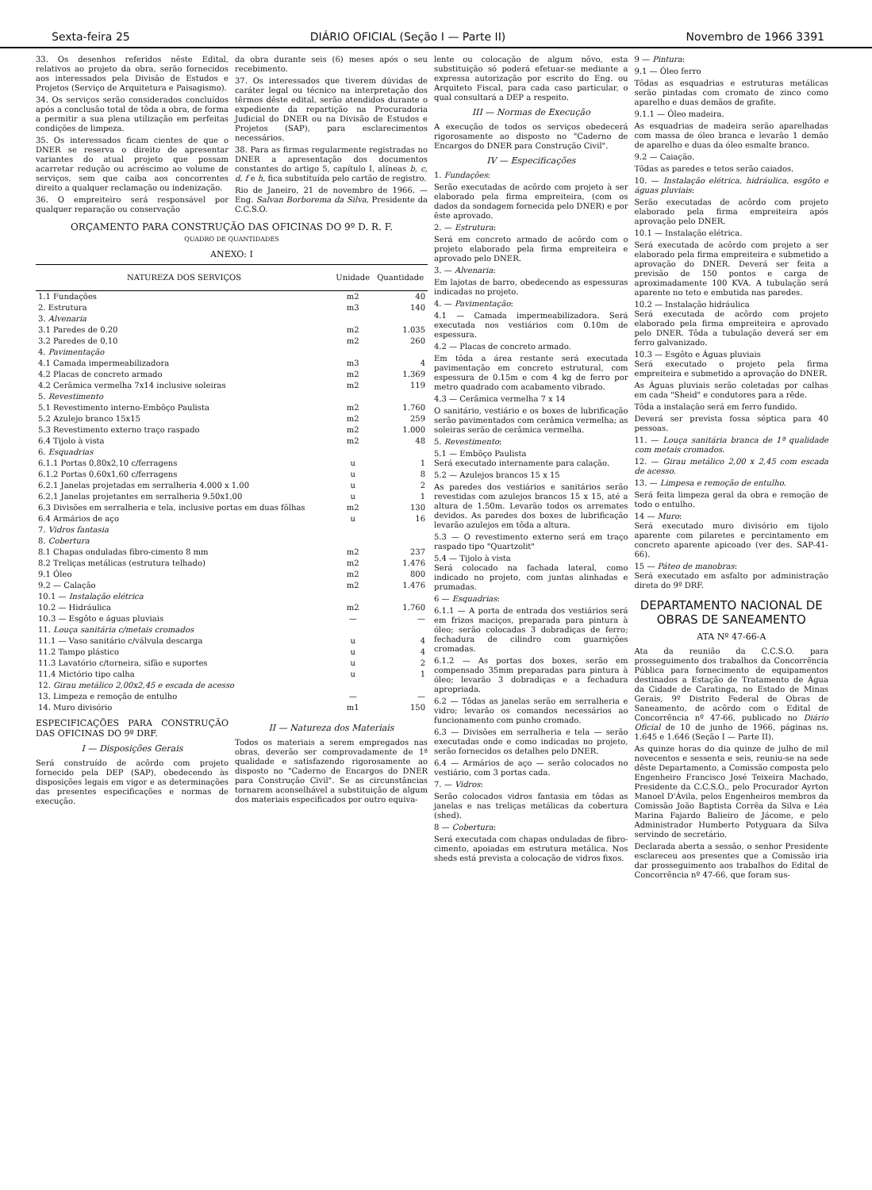Sexta-feira 25 DIÁRIO OFICIAL (Seção I — Parte II) Novembro de 1966 3391
33. Os desenhos referidos nêste Edital, relativos ao projeto da obra, serão fornecidos aos interessados pela Divisão de Estudos e Projetos (Serviço de Arquitetura e Paisagismo).
34. Os serviços serão considerados concluídos após a conclusão total de tôda a obra, de forma a permitir a sua plena utilização em perfeitas condições de limpeza.
35. Os interessados ficam cientes de que o DNER se reserva o direito de apresentar variantes do atual projeto que possam acarretar redução ou acréscimo ao volume de serviços, sem que caiba aos concorrentes direito a qualquer reclamação ou indenização.
36. O empreiteiro será responsável por qualquer reparação ou conservação
da obra durante seis (6) meses após o seu recebimento.
37. Os interessados que tiverem dúvidas de caráter legal ou técnico na interpretação dos têrmos dêste edital, serão atendidos durante o expediente da repartição na Procuradoria Judicial do DNER ou na Divisão de Estudos e Projetos (SAP), para esclarecimentos necessários.
38. Para as firmas regularmente registradas no DNER a apresentação dos documentos constantes do artigo 5, capítulo I, alíneas b, c, d, f e h, fica substituída pelo cartão de registro.
Rio de Janeiro, 21 de novembro de 1966. — Eng. Salvan Borborema da Silva, Presidente da C.C.S.O.
ORÇAMENTO PARA CONSTRUÇÃO DAS OFICINAS DO 9º D. R. F.
QUADRO DE QUANTIDADES
ANEXO: I
| NATUREZA DOS SERVIÇOS | Unidade | Quantidade |
| --- | --- | --- |
| 1.1 Fundações | m2 | 40 |
| 2. Estrutura | m3 | 140 |
| 3. Alvenaria | | |
| 3.1 Paredes de 0.20 | m2 | 1.035 |
| 3.2 Paredes de 0,10 | m2 | 260 |
| 4. Pavimentação | | |
| 4.1 Camada impermeabilizadora | m3 | 4 |
| 4.2 Placas de concreto armado | m2 | 1.369 |
| 4.2 Cerâmica vermelha 7x14 inclusive soleiras | m2 | 119 |
| 5. Revestimento | | |
| 5.1 Revestimento interno-Embôço Paulista | m2 | 1.760 |
| 5.2 Azulejo branco 15x15 | m2 | 259 |
| 5.3 Revestimento externo traço raspado | m2 | 1.000 |
| 6.4 Tijolo à vista | m2 | 48 |
| 6. Esquadrias | | |
| 6.1.1 Portas 0,80x2,10 c/ferragens | u | 1 |
| 6.1.2 Portas 0,60x1,60 c/ferragens | u | 8 |
| 6.2.1 Janelas projetadas em serralheria 4.000 x 1.00 | u | 2 |
| 6.2.1 Janelas projetantes em serralheria 9.50x1,00 | u | 1 |
| 6.3 Divisões em serralheria e tela, inclusive portas em duas fôlhas | m2 | 130 |
| 6.4 Armários de aço | u | 16 |
| 7. Vidros fantasia | | |
| 8. Cobertura | | |
| 8.1 Chapas onduladas fibro-cimento 8 mm | m2 | 237 |
| 8.2 Treliças metálicas (estrutura telhado) | m2 | 1.476 |
| 9.1 Óleo | m2 | 800 |
| 9.2 — Calação | m2 | 1.476 |
| 10.1 — Instalação elétrica | | |
| 10.2 — Hidráulica | m2 | 1.760 |
| 10.3 — Esgôto e águas pluviais | — | — |
| 11. Louça sanitária c/metais cromados | | |
| 11.1 — Vaso sanitário c/válvula descarga | u | 4 |
| 11.2 Tampo plástico | u | 4 |
| 11.3 Lavatório c/torneira, sifão e suportes | u | 2 |
| 11.4 Mictório tipo calha | u | 1 |
| 12. Girau metálico 2,00x2,45 e escada de acesso | | |
| 13. Limpeza e remoção de entulho | — | — |
| 14. Muro divisório | m1 | 150 |
ESPECIFICAÇÕES PARA CONSTRUÇÃO DAS OFICINAS DO 9º DRF.
I — Disposições Gerais
Será construído de acôrdo com projeto fornecido pela DEP (SAP), obedecendo às disposições legais em vigor e as determinações das presentes especificações e normas de execução.
II — Natureza dos Materiais
Todos os materiais a serem empregados nas obras, deverão ser comprovadamente de 1ª qualidade e satisfazendo rigorosamente ao disposto no "Caderno de Encargos do DNER para Construção Civil". Se as circunstâncias tornarem aconselhável a substituição de algum dos materiais especificados por outro equiva-
lente ou colocação de algum nôvo, esta substituição só poderá efetuar-se mediante a expressa autorização por escrito do Eng. ou Arquiteto Fiscal, para cada caso particular, o qual consultará a DEP a respeito.
III — Normas de Execução
A execução de todos os serviços obedecerá rigorosamente ao disposto no "Caderno de Encargos do DNER para Construção Civil".
IV — Especificações
1. Fundações:
Serão executadas de acôrdo com projeto à ser elaborado pela firma empreiteira, (com os dados da sondagem fornecida pelo DNER) e por êste aprovado.
2. — Estrutura:
Será em concreto armado de acôrdo com o projeto elaborado pela firma empreiteira e aprovado pelo DNER.
3. — Alvenaria:
Em lajotas de barro, obedecendo as espessuras indicadas no projeto.
4. — Pavimentação:
4.1 — Camada impermeabilizadora. Será executada nos vestiários com 0.10m de espessura.
4.2 — Placas de concreto armado.
Em tôda a área restante será executada pavimentação em concreto estrutural, com espessura de 0.15m e com 4 kg de ferro por metro quadrado com acabamento vibrado.
4.3 — Cerâmica vermelha 7 x 14
O sanitário, vestiário e os boxes de lubrificação serão pavimentados com cerâmica vermelha; as soleiras serão de cerâmica vermelha.
5. Revestimento:
5.1 — Embôço Paulista
Será executado internamente para calação.
5.2 — Azulejos brancos 15 x 15
As paredes dos vestiários e sanitários serão revestidas com azulejos brancos 15 x 15, até a altura de 1.50m. Levarão todos os arremates devidos. As paredes dos boxes de lubrificação levarão azulejos em tôda a altura.
5.3 — O revestimento externo será em traço raspado tipo "Quartzolit"
5.4 — Tijolo à vista
Será colocado na fachada lateral, como indicado no projeto, com juntas alinhadas e prumadas.
6 — Esquadrias:
6.1.1 — A porta de entrada dos vestiários será em frizos maciços, preparada para pintura à óleo; serão colocadas 3 dobradiças de ferro; fechadura de cilindro com guarnições cromadas.
6.1.2 — As portas dos boxes, serão em compensado 35mm preparadas para pintura à óleo; levarão 3 dobradiças e a fechadura apropriada.
6.2 — Tôdas as janelas serão em serralheria e vidro; levarão os comandos necessários ao funcionamento com punho cromado.
6.3 — Divisões em serralheria e tela — serão executadas onde e como indicadas no projeto, serão fornecidos os detalhes pelo DNER.
6.4 — Armários de aço — serão colocados no vestiário, com 3 portas cada.
7. — Vidros:
Serão colocados vidros fantasia em tôdas as janelas e nas treliças metálicas da cobertura (shed).
8 — Cobertura:
Será executada com chapas onduladas de fibro-cimento, apoiadas em estrutura metálica. Nos sheds está prevista a colocação de vidros fixos.
9 — Pintura:
9.1 — Óleo ferro
Tôdas as esquadrias e estruturas metálicas serão pintadas com cromato de zinco como aparelho e duas demãos de grafite.
9.1.1 — Óleo madeira.
As esquadrias de madeira serão aparelhadas com massa de óleo branca e levarão 1 demão de aparelho e duas da óleo esmalte branco.
9.2 — Caiação.
Tôdas as paredes e tetos serão caiados.
10. — Instalação elétrica, hidráulica, esgôto e águas pluviais:
Serão executadas de acôrdo com projeto elaborado pela firma empreiteira após aprovação pelo DNER.
10.1 — Instalação elétrica.
Será executada de acôrdo com projeto a ser elaborado pela firma empreiteira e submetido a aprovação do DNER. Deverá ser feita a previsão de 150 pontos e carga de aproximadamente 100 KVA. A tubulação será aparente no teto e embutida nas paredes.
10.2 — Instalação hidráulica
Será executada de acôrdo com projeto elaborado pela firma empreiteira e aprovado pelo DNER. Tôda a tubulação deverá ser em ferro galvanizado.
10.3 — Esgôto e Águas pluviais
Será executado o projeto pela firma empreiteira e submetido a aprovação do DNER.
As Águas pluviais serão coletadas por calhas em cada "Sheid" e condutores para a rêde.
Tôda a instalação será em ferro fundido.
Deverá ser prevista fossa séptica para 40 pessoas.
11. — Louça sanitária branca de 1ª qualidade com metais cromados.
12. — Girau metálico 2,00 x 2,45 com escada de acesso.
13. — Limpesa e remoção de entulho.
Será feita limpeza geral da obra e remoção de todo o entulho.
14 — Muro:
Será executado muro divisório em tijolo aparente com pilaretes e percintamento em concreto aparente apicoado (ver des. SAP-41-66).
15 — Páteo de manobras:
Será executado em asfalto por administração direta do 9º DRF.
DEPARTAMENTO NACIONAL DE OBRAS DE SANEAMENTO
ATA Nº 47-66-A
Ata da reunião da C.C.S.O. para prosseguimento dos trabalhos da Concorrência Pública para fornecimento de equipamentos destinados a Estação de Tratamento de Água da Cidade de Caratinga, no Estado de Minas Gerais, 9º Distrito Federal de Obras de Saneamento, de acôrdo com o Edital de Concorrência nº 47-66, publicado no Diário Oficial de 10 de junho de 1966, páginas ns. 1.645 e 1.646 (Seção I — Parte II).
As quinze horas do dia quinze de julho de mil novecentos e sessenta e seis, reuniu-se na sede dêste Departamento, a Comissão composta pelo Engenheiro Francisco José Teixeira Machado, Presidente da C.C.S.O., pelo Procurador Ayrton Manoel D'Ávila, pelos Engenheiros membros da Comissão João Baptista Corrêa da Silva e Léa Marina Fajardo Balieiro de Jácome, e pelo Administrador Humberto Potyguara da Silva servindo de secretário.
Declarada aberta a sessão, o senhor Presidente esclareceu aos presentes que a Comissão iria dar prosseguimento aos trabalhos do Edital de Concorrência nº 47-66, que foram sus-